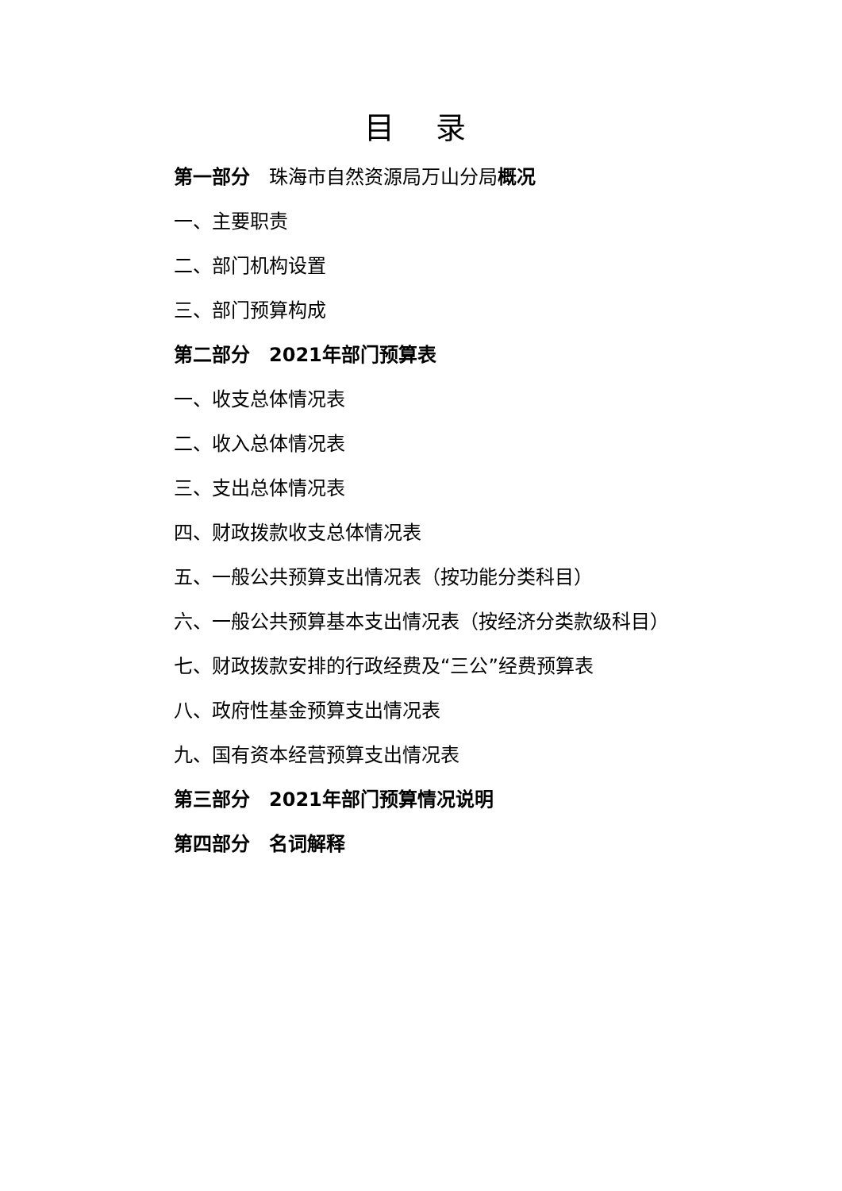目 录
第一部分　珠海市自然资源局万山分局概况
一、主要职责
二、部门机构设置
三、部门预算构成
第二部分　2021年部门预算表
一、收支总体情况表
二、收入总体情况表
三、支出总体情况表
四、财政拨款收支总体情况表
五、一般公共预算支出情况表（按功能分类科目）
六、一般公共预算基本支出情况表（按经济分类款级科目）
七、财政拨款安排的行政经费及“三公”经费预算表
八、政府性基金预算支出情况表
九、国有资本经营预算支出情况表
第三部分　2021年部门预算情况说明
第四部分　名词解释